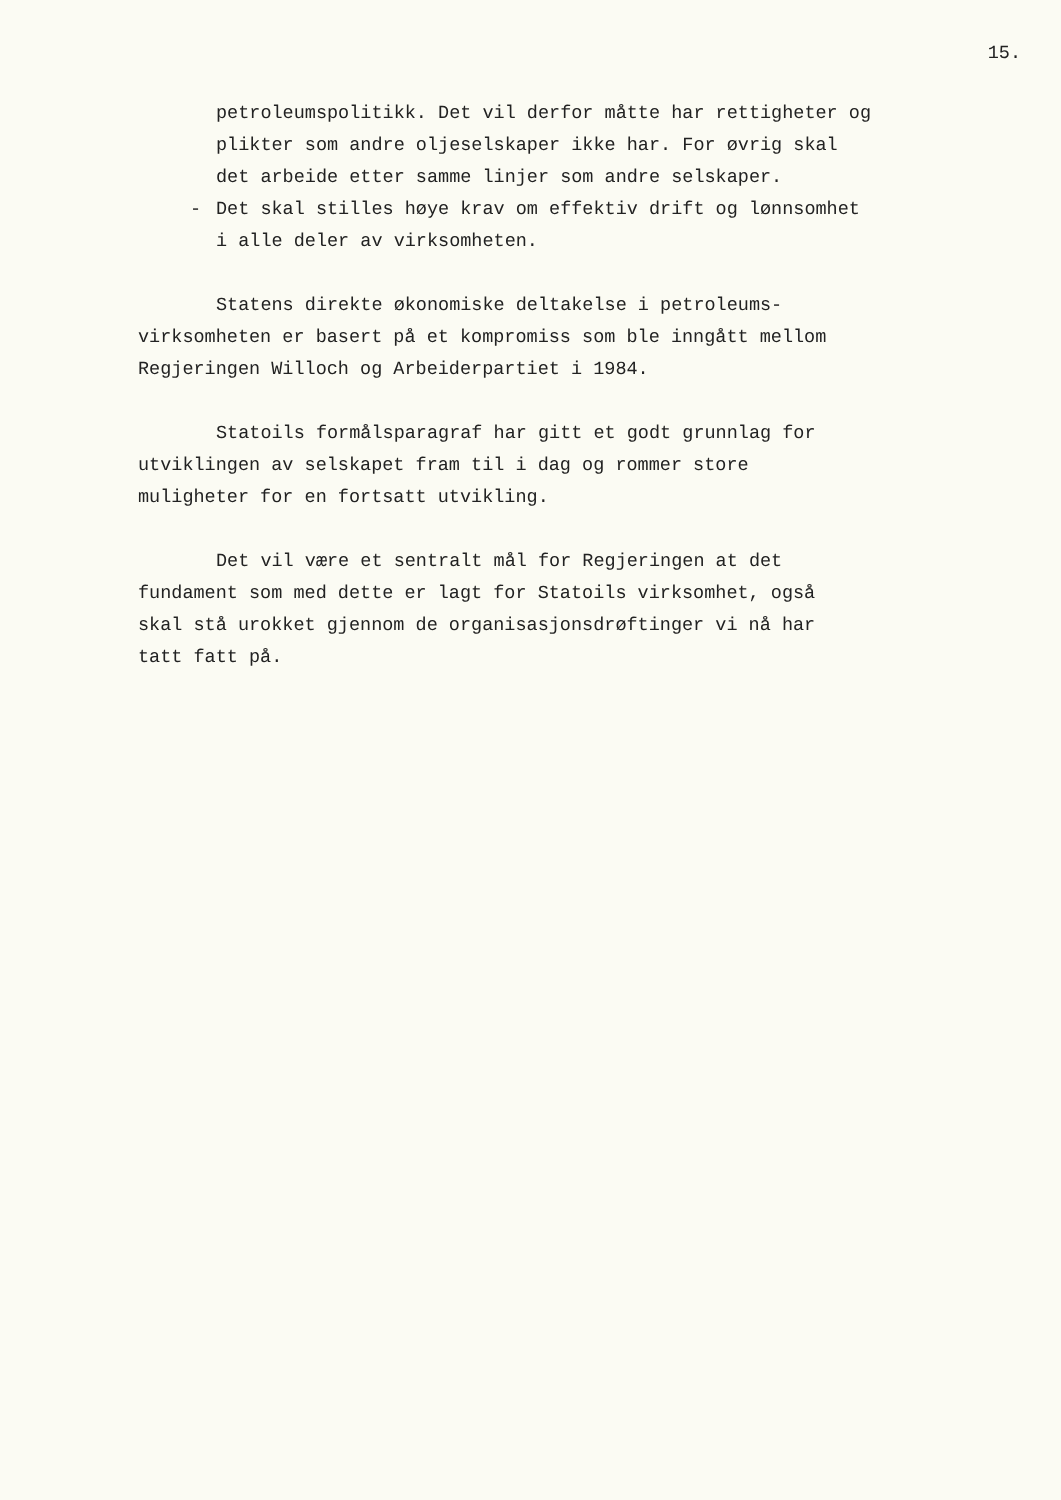15.
petroleumspolitikk. Det vil derfor måtte har rettigheter og
plikter som andre oljeselskaper ikke har. For øvrig skal
det arbeide etter samme linjer som andre selskaper.
- Det skal stilles høye krav om effektiv drift og lønnsomhet
i alle deler av virksomheten.
Statens direkte økonomiske deltakelse i petroleums-
virksomheten er basert på et kompromiss som ble inngått mellom
Regjeringen Willoch og Arbeiderpartiet i 1984.
Statoils formålsparagraf har gitt et godt grunnlag for
utviklingen av selskapet fram til i dag og rommer store
muligheter for en fortsatt utvikling.
Det vil være et sentralt mål for Regjeringen at det
fundament som med dette er lagt for Statoils virksomhet, også
skal stå urokket gjennom de organisasjonsdrøftinger vi nå har
tatt fatt på.